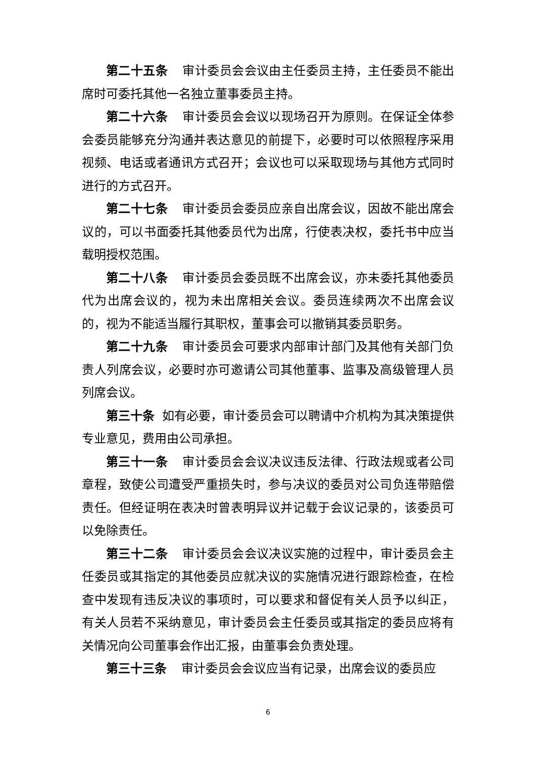第二十五条 审计委员会会议由主任委员主持，主任委员不能出席时可委托其他一名独立董事委员主持。
第二十六条 审计委员会会议以现场召开为原则。在保证全体参会委员能够充分沟通并表达意见的前提下，必要时可以依照程序采用视频、电话或者通讯方式召开；会议也可以采取现场与其他方式同时进行的方式召开。
第二十七条 审计委员会委员应亲自出席会议，因故不能出席会议的，可以书面委托其他委员代为出席，行使表决权，委托书中应当载明授权范围。
第二十八条 审计委员会委员既不出席会议，亦未委托其他委员代为出席会议的，视为未出席相关会议。委员连续两次不出席会议的，视为不能适当履行其职权，董事会可以撤销其委员职务。
第二十九条 审计委员会可要求内部审计部门及其他有关部门负责人列席会议，必要时亦可邀请公司其他董事、监事及高级管理人员列席会议。
第三十条 如有必要，审计委员会可以聘请中介机构为其决策提供专业意见，费用由公司承担。
第三十一条 审计委员会会议决议违反法律、行政法规或者公司章程，致使公司遭受严重损失时，参与决议的委员对公司负连带赔偿责任。但经证明在表决时曾表明异议并记载于会议记录的，该委员可以免除责任。
第三十二条 审计委员会会议决议实施的过程中，审计委员会主任委员或其指定的其他委员应就决议的实施情况进行跟踪检查，在检查中发现有违反决议的事项时，可以要求和督促有关人员予以纠正，有关人员若不采纳意见，审计委员会主任委员或其指定的委员应将有关情况向公司董事会作出汇报，由董事会负责处理。
第三十三条 审计委员会会议应当有记录，出席会议的委员应
6